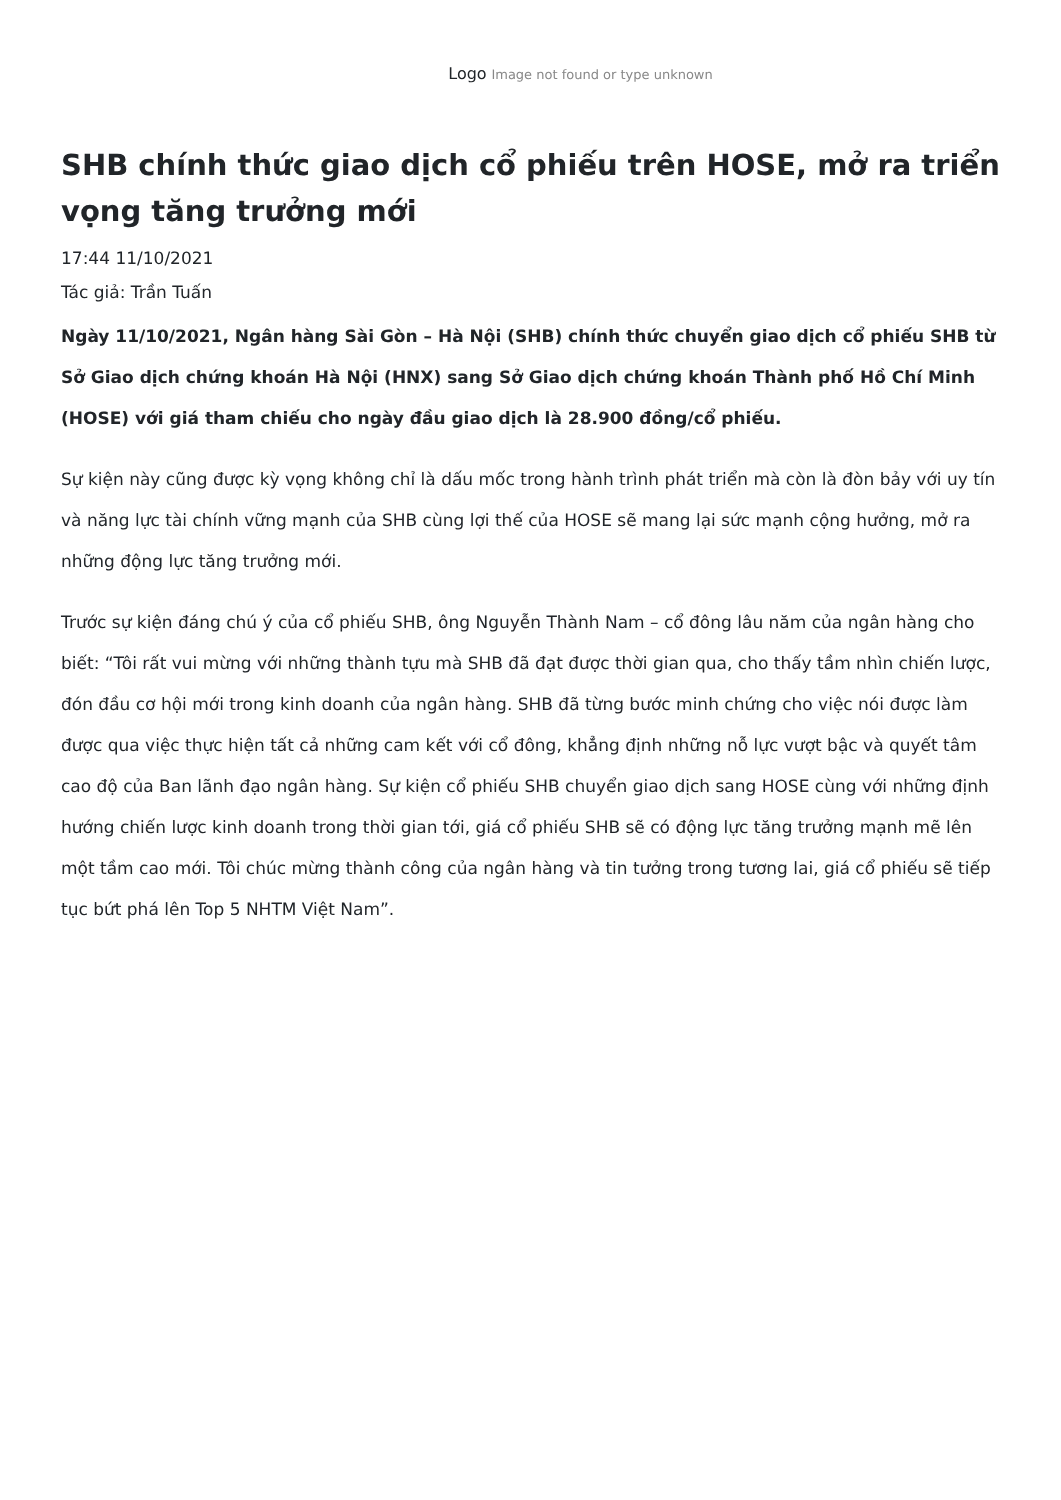Logo Image not found or type unknown
SHB chính thức giao dịch cổ phiếu trên HOSE, mở ra triển vọng tăng trưởng mới
17:44 11/10/2021
Tác giả: Trần Tuấn
Ngày 11/10/2021, Ngân hàng Sài Gòn – Hà Nội (SHB) chính thức chuyển giao dịch cổ phiếu SHB từ Sở Giao dịch chứng khoán Hà Nội (HNX) sang Sở Giao dịch chứng khoán Thành phố Hồ Chí Minh (HOSE) với giá tham chiếu cho ngày đầu giao dịch là 28.900 đồng/cổ phiếu.
Sự kiện này cũng được kỳ vọng không chỉ là dấu mốc trong hành trình phát triển mà còn là đòn bảy với uy tín và năng lực tài chính vững mạnh của SHB cùng lợi thế của HOSE sẽ mang lại sức mạnh cộng hưởng, mở ra những động lực tăng trưởng mới.
Trước sự kiện đáng chú ý của cổ phiếu SHB, ông Nguyễn Thành Nam – cổ đông lâu năm của ngân hàng cho biết: “Tôi rất vui mừng với những thành tựu mà SHB đã đạt được thời gian qua, cho thấy tầm nhìn chiến lược, đón đầu cơ hội mới trong kinh doanh của ngân hàng. SHB đã từng bước minh chứng cho việc nói được làm được qua việc thực hiện tất cả những cam kết với cổ đông, khẳng định những nỗ lực vượt bậc và quyết tâm cao độ của Ban lãnh đạo ngân hàng. Sự kiện cổ phiếu SHB chuyển giao dịch sang HOSE cùng với những định hướng chiến lược kinh doanh trong thời gian tới, giá cổ phiếu SHB sẽ có động lực tăng trưởng mạnh mẽ lên một tầm cao mới. Tôi chúc mừng thành công của ngân hàng và tin tưởng trong tương lai, giá cổ phiếu sẽ tiếp tục bứt phá lên Top 5 NHTM Việt Nam”.